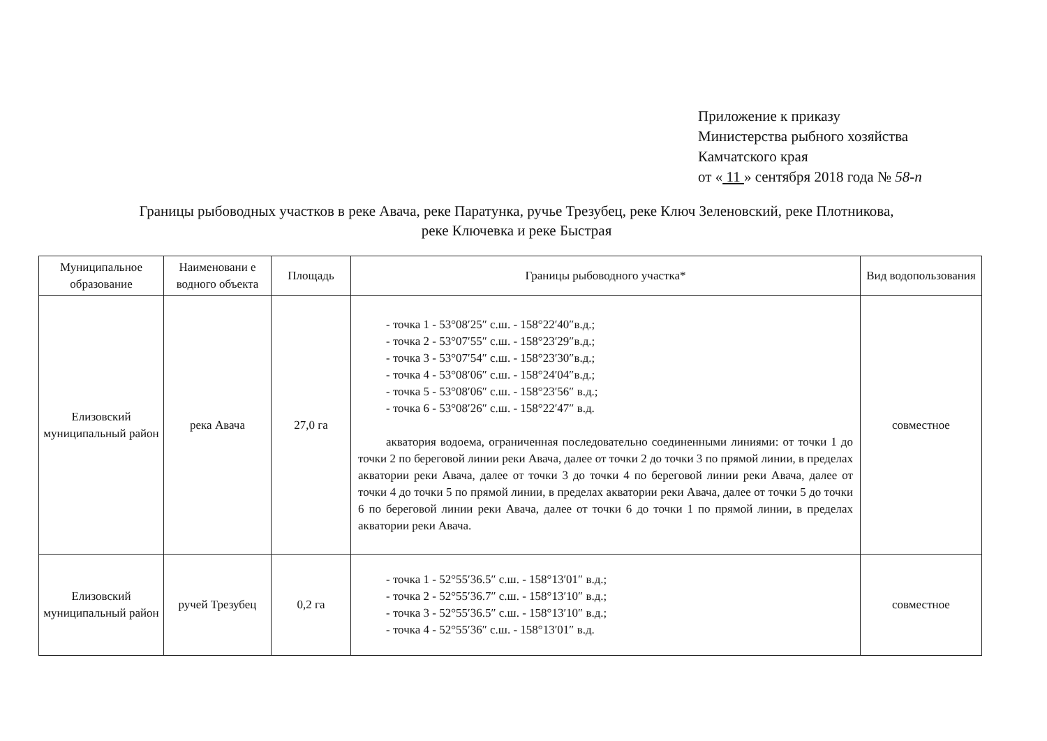Приложение к приказу
Министерства рыбного хозяйства
Камчатского края
от « 11 » сентября 2018 года № 58-п
Границы рыбоводных участков в реке Авача, реке Паратунка, ручье Трезубец, реке Ключ Зеленовский, реке Плотникова,
реке Ключевка и реке Быстрая
| Муниципальное образование | Наименовани е водного объекта | Площадь | Границы рыбоводного участка* | Вид водопользования |
| --- | --- | --- | --- | --- |
| Елизовский муниципальный район | река Авача | 27,0 га | - точка 1 - 53°08′25″ с.ш. - 158°22′40″в.д.; - точка 2 - 53°07′55″ с.ш. - 158°23′29″в.д.; - точка 3 - 53°07′54″ с.ш. - 158°23′30″в.д.; - точка 4 - 53°08′06″ с.ш. - 158°24′04″в.д.; - точка 5 - 53°08′06″ с.ш. - 158°23′56″ в.д.; - точка 6 - 53°08′26″ с.ш. - 158°22′47″ в.д. акватория водоема, ограниченная последовательно соединенными линиями: от точки 1 до точки 2 по береговой линии реки Авача, далее от точки 2 до точки 3 по прямой линии, в пределах акватории реки Авача, далее от точки 3 до точки 4 по береговой линии реки Авача, далее от точки 4 до точки 5 по прямой линии, в пределах акватории реки Авача, далее от точки 5 до точки 6 по береговой линии реки Авача, далее от точки 6 до точки 1 по прямой линии, в пределах акватории реки Авача. | совместное |
| Елизовский муниципальный район | ручей Трезубец | 0,2 га | - точка 1 - 52°55′36.5″ с.ш. - 158°13′01″ в.д.; - точка 2 - 52°55′36.7″ с.ш. - 158°13′10″ в.д.; - точка 3 - 52°55′36.5″ с.ш. - 158°13′10″ в.д.; - точка 4 - 52°55′36″ с.ш. - 158°13′01″ в.д. | совместное |